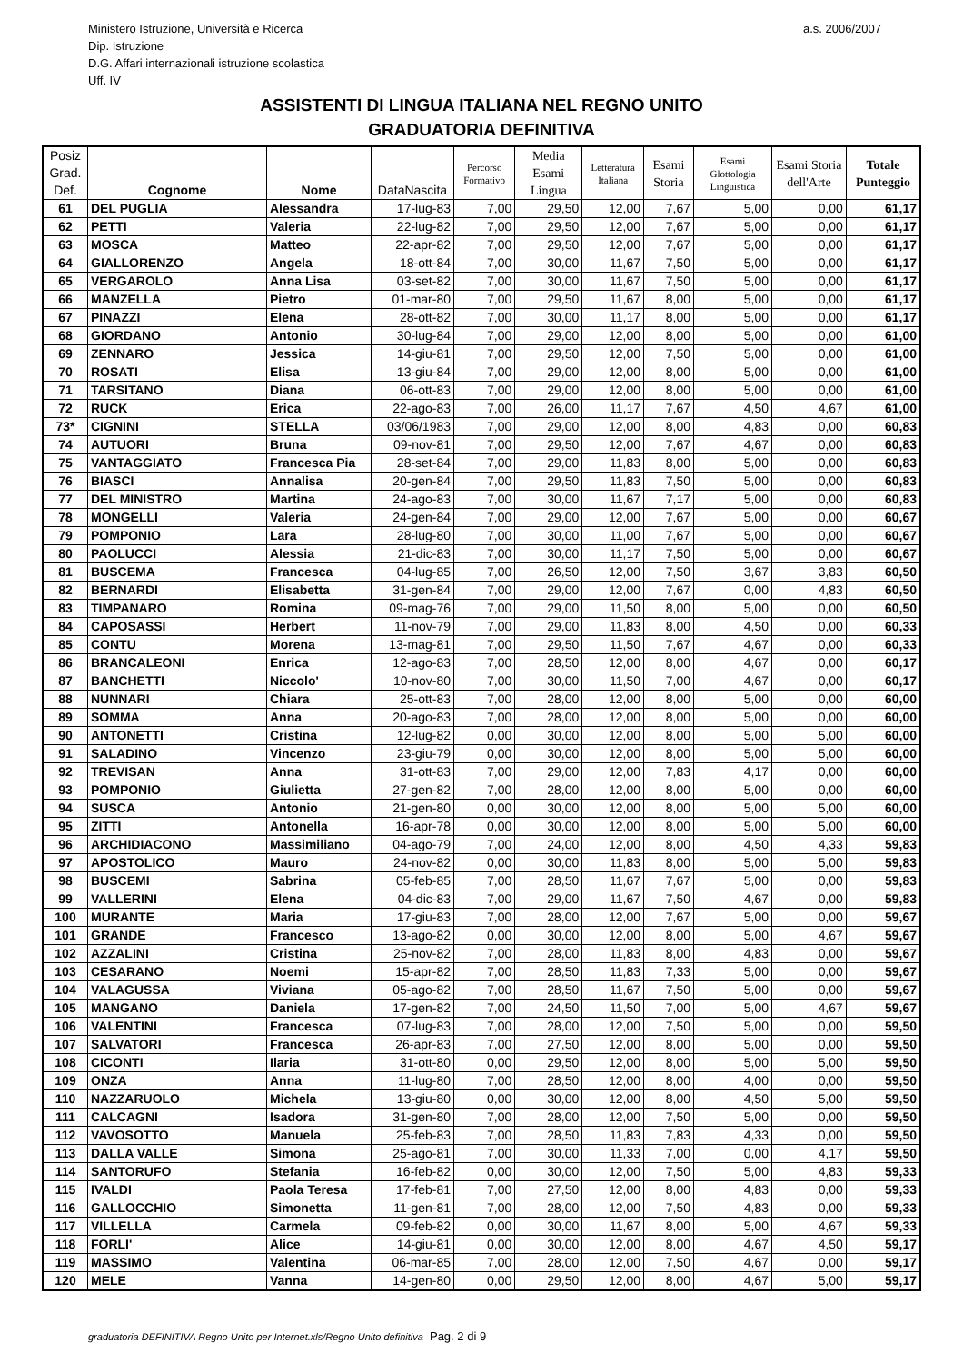Ministero Istruzione, Università e Ricerca
Dip. Istruzione
D.G. Affari internazionali istruzione scolastica
Uff. IV
a.s. 2006/2007
ASSISTENTI DI LINGUA ITALIANA NEL REGNO UNITO
GRADUATORIA DEFINITIVA
| Posiz Grad. Def. | Cognome | Nome | DataNascita | Percorso Formativo | Media Esami Lingua | Letteratura Italiana | Esami Storia | Esami Glottologia Linguistica | Esami Storia dell'Arte | Totale Punteggio |
| --- | --- | --- | --- | --- | --- | --- | --- | --- | --- | --- |
| 61 | DEL PUGLIA | Alessandra | 17-lug-83 | 7,00 | 29,50 | 12,00 | 7,67 | 5,00 | 0,00 | 61,17 |
| 62 | PETTI | Valeria | 22-lug-82 | 7,00 | 29,50 | 12,00 | 7,67 | 5,00 | 0,00 | 61,17 |
| 63 | MOSCA | Matteo | 22-apr-82 | 7,00 | 29,50 | 12,00 | 7,67 | 5,00 | 0,00 | 61,17 |
| 64 | GIALLORENZO | Angela | 18-ott-84 | 7,00 | 30,00 | 11,67 | 7,50 | 5,00 | 0,00 | 61,17 |
| 65 | VERGAROLO | Anna Lisa | 03-set-82 | 7,00 | 30,00 | 11,67 | 7,50 | 5,00 | 0,00 | 61,17 |
| 66 | MANZELLA | Pietro | 01-mar-80 | 7,00 | 29,50 | 11,67 | 8,00 | 5,00 | 0,00 | 61,17 |
| 67 | PINAZZI | Elena | 28-ott-82 | 7,00 | 30,00 | 11,17 | 8,00 | 5,00 | 0,00 | 61,17 |
| 68 | GIORDANO | Antonio | 30-lug-84 | 7,00 | 29,00 | 12,00 | 8,00 | 5,00 | 0,00 | 61,00 |
| 69 | ZENNARO | Jessica | 14-giu-81 | 7,00 | 29,50 | 12,00 | 7,50 | 5,00 | 0,00 | 61,00 |
| 70 | ROSATI | Elisa | 13-giu-84 | 7,00 | 29,00 | 12,00 | 8,00 | 5,00 | 0,00 | 61,00 |
| 71 | TARSITANO | Diana | 06-ott-83 | 7,00 | 29,00 | 12,00 | 8,00 | 5,00 | 0,00 | 61,00 |
| 72 | RUCK | Erica | 22-ago-83 | 7,00 | 26,00 | 11,17 | 7,67 | 4,50 | 4,67 | 61,00 |
| 73* | CIGNINI | STELLA | 03/06/1983 | 7,00 | 29,00 | 12,00 | 8,00 | 4,83 | 0,00 | 60,83 |
| 74 | AUTUORI | Bruna | 09-nov-81 | 7,00 | 29,50 | 12,00 | 7,67 | 4,67 | 0,00 | 60,83 |
| 75 | VANTAGGIATO | Francesca Pia | 28-set-84 | 7,00 | 29,00 | 11,83 | 8,00 | 5,00 | 0,00 | 60,83 |
| 76 | BIASCI | Annalisa | 20-gen-84 | 7,00 | 29,50 | 11,83 | 7,50 | 5,00 | 0,00 | 60,83 |
| 77 | DEL MINISTRO | Martina | 24-ago-83 | 7,00 | 30,00 | 11,67 | 7,17 | 5,00 | 0,00 | 60,83 |
| 78 | MONGELLI | Valeria | 24-gen-84 | 7,00 | 29,00 | 12,00 | 7,67 | 5,00 | 0,00 | 60,67 |
| 79 | POMPONIO | Lara | 28-lug-80 | 7,00 | 30,00 | 11,00 | 7,67 | 5,00 | 0,00 | 60,67 |
| 80 | PAOLUCCI | Alessia | 21-dic-83 | 7,00 | 30,00 | 11,17 | 7,50 | 5,00 | 0,00 | 60,67 |
| 81 | BUSCEMA | Francesca | 04-lug-85 | 7,00 | 26,50 | 12,00 | 7,50 | 3,67 | 3,83 | 60,50 |
| 82 | BERNARDI | Elisabetta | 31-gen-84 | 7,00 | 29,00 | 12,00 | 7,67 | 0,00 | 4,83 | 60,50 |
| 83 | TIMPANARO | Romina | 09-mag-76 | 7,00 | 29,00 | 11,50 | 8,00 | 5,00 | 0,00 | 60,50 |
| 84 | CAPOSASSI | Herbert | 11-nov-79 | 7,00 | 29,00 | 11,83 | 8,00 | 4,50 | 0,00 | 60,33 |
| 85 | CONTU | Morena | 13-mag-81 | 7,00 | 29,50 | 11,50 | 7,67 | 4,67 | 0,00 | 60,33 |
| 86 | BRANCALEONI | Enrica | 12-ago-83 | 7,00 | 28,50 | 12,00 | 8,00 | 4,67 | 0,00 | 60,17 |
| 87 | BANCHETTI | Niccolo' | 10-nov-80 | 7,00 | 30,00 | 11,50 | 7,00 | 4,67 | 0,00 | 60,17 |
| 88 | NUNNARI | Chiara | 25-ott-83 | 7,00 | 28,00 | 12,00 | 8,00 | 5,00 | 0,00 | 60,00 |
| 89 | SOMMA | Anna | 20-ago-83 | 7,00 | 28,00 | 12,00 | 8,00 | 5,00 | 0,00 | 60,00 |
| 90 | ANTONETTI | Cristina | 12-lug-82 | 0,00 | 30,00 | 12,00 | 8,00 | 5,00 | 5,00 | 60,00 |
| 91 | SALADINO | Vincenzo | 23-giu-79 | 0,00 | 30,00 | 12,00 | 8,00 | 5,00 | 5,00 | 60,00 |
| 92 | TREVISAN | Anna | 31-ott-83 | 7,00 | 29,00 | 12,00 | 7,83 | 4,17 | 0,00 | 60,00 |
| 93 | POMPONIO | Giulietta | 27-gen-82 | 7,00 | 28,00 | 12,00 | 8,00 | 5,00 | 0,00 | 60,00 |
| 94 | SUSCA | Antonio | 21-gen-80 | 0,00 | 30,00 | 12,00 | 8,00 | 5,00 | 5,00 | 60,00 |
| 95 | ZITTI | Antonella | 16-apr-78 | 0,00 | 30,00 | 12,00 | 8,00 | 5,00 | 5,00 | 60,00 |
| 96 | ARCHIDIACONO | Massimiliano | 04-ago-79 | 7,00 | 24,00 | 12,00 | 8,00 | 4,50 | 4,33 | 59,83 |
| 97 | APOSTOLICO | Mauro | 24-nov-82 | 0,00 | 30,00 | 11,83 | 8,00 | 5,00 | 5,00 | 59,83 |
| 98 | BUSCEMI | Sabrina | 05-feb-85 | 7,00 | 28,50 | 11,67 | 7,67 | 5,00 | 0,00 | 59,83 |
| 99 | VALLERINI | Elena | 04-dic-83 | 7,00 | 29,00 | 11,67 | 7,50 | 4,67 | 0,00 | 59,83 |
| 100 | MURANTE | Maria | 17-giu-83 | 7,00 | 28,00 | 12,00 | 7,67 | 5,00 | 0,00 | 59,67 |
| 101 | GRANDE | Francesco | 13-ago-82 | 0,00 | 30,00 | 12,00 | 8,00 | 5,00 | 4,67 | 59,67 |
| 102 | AZZALINI | Cristina | 25-nov-82 | 7,00 | 28,00 | 11,83 | 8,00 | 4,83 | 0,00 | 59,67 |
| 103 | CESARANO | Noemi | 15-apr-82 | 7,00 | 28,50 | 11,83 | 7,33 | 5,00 | 0,00 | 59,67 |
| 104 | VALAGUSSA | Viviana | 05-ago-82 | 7,00 | 28,50 | 11,67 | 7,50 | 5,00 | 0,00 | 59,67 |
| 105 | MANGANO | Daniela | 17-gen-82 | 7,00 | 24,50 | 11,50 | 7,00 | 5,00 | 4,67 | 59,67 |
| 106 | VALENTINI | Francesca | 07-lug-83 | 7,00 | 28,00 | 12,00 | 7,50 | 5,00 | 0,00 | 59,50 |
| 107 | SALVATORI | Francesca | 26-apr-83 | 7,00 | 27,50 | 12,00 | 8,00 | 5,00 | 0,00 | 59,50 |
| 108 | CICONTI | Ilaria | 31-ott-80 | 0,00 | 29,50 | 12,00 | 8,00 | 5,00 | 5,00 | 59,50 |
| 109 | ONZA | Anna | 11-lug-80 | 7,00 | 28,50 | 12,00 | 8,00 | 4,00 | 0,00 | 59,50 |
| 110 | NAZZARUOLO | Michela | 13-giu-80 | 0,00 | 30,00 | 12,00 | 8,00 | 4,50 | 5,00 | 59,50 |
| 111 | CALCAGNI | Isadora | 31-gen-80 | 7,00 | 28,00 | 12,00 | 7,50 | 5,00 | 0,00 | 59,50 |
| 112 | VAVOSOTTO | Manuela | 25-feb-83 | 7,00 | 28,50 | 11,83 | 7,83 | 4,33 | 0,00 | 59,50 |
| 113 | DALLA VALLE | Simona | 25-ago-81 | 7,00 | 30,00 | 11,33 | 7,00 | 0,00 | 4,17 | 59,50 |
| 114 | SANTORUFO | Stefania | 16-feb-82 | 0,00 | 30,00 | 12,00 | 7,50 | 5,00 | 4,83 | 59,33 |
| 115 | IVALDI | Paola Teresa | 17-feb-81 | 7,00 | 27,50 | 12,00 | 8,00 | 4,83 | 0,00 | 59,33 |
| 116 | GALLOCCHIO | Simonetta | 11-gen-81 | 7,00 | 28,00 | 12,00 | 7,50 | 4,83 | 0,00 | 59,33 |
| 117 | VILLELLA | Carmela | 09-feb-82 | 0,00 | 30,00 | 11,67 | 8,00 | 5,00 | 4,67 | 59,33 |
| 118 | FORLI' | Alice | 14-giu-81 | 0,00 | 30,00 | 12,00 | 8,00 | 4,67 | 4,50 | 59,17 |
| 119 | MASSIMO | Valentina | 06-mar-85 | 7,00 | 28,00 | 12,00 | 7,50 | 4,67 | 0,00 | 59,17 |
| 120 | MELE | Vanna | 14-gen-80 | 0,00 | 29,50 | 12,00 | 8,00 | 4,67 | 5,00 | 59,17 |
graduatoria DEFINITIVA Regno Unito per Internet.xls/Regno Unito definitiva Pag. 2 di 9